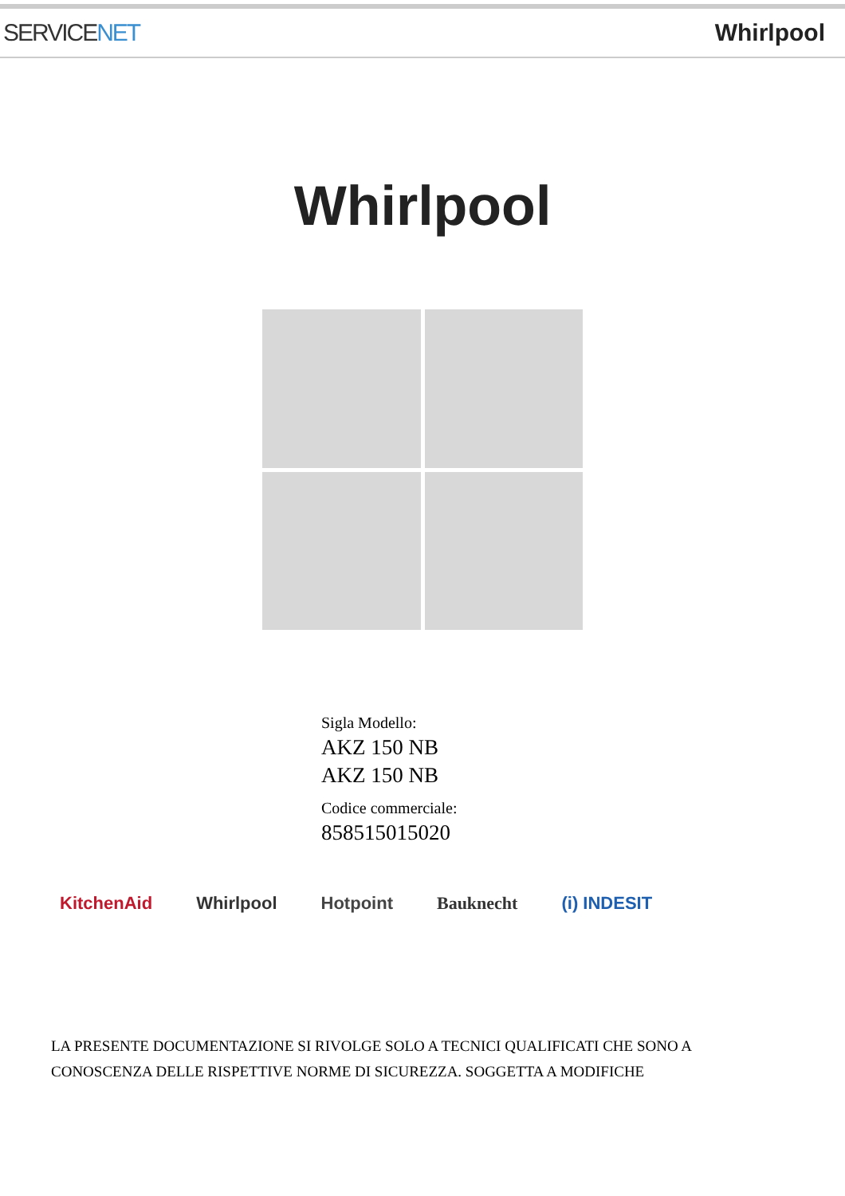SERVICENET Whirlpool
Whirlpool
Sigla Modello:
AKZ 150 NB
AKZ 150 NB
Codice commerciale:
858515015020
KitchenAid Whirlpool Hotpoint Bauknecht (i) INDESIT
LA PRESENTE DOCUMENTAZIONE SI RIVOLGE SOLO A TECNICI QUALIFICATI CHE SONO A CONOSCENZA DELLE RISPETTIVE NORME DI SICUREZZA. SOGGETTA A MODIFICHE